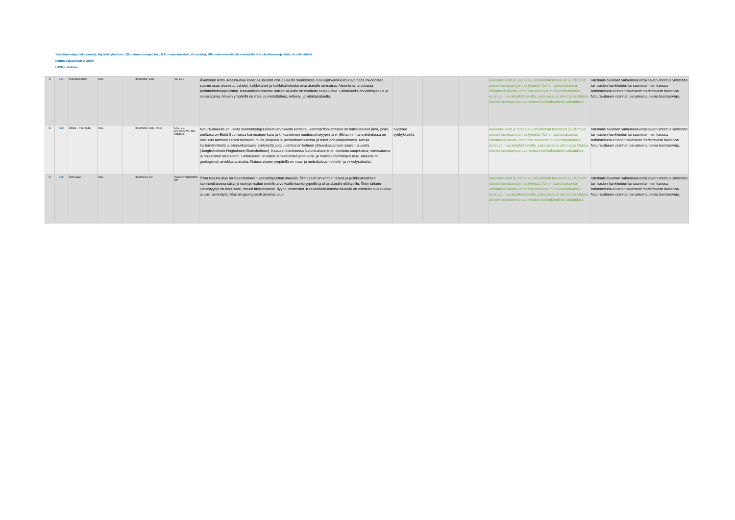Toteuttamistapa (lakiperusta), käytetyt lyhenteet: LSL= luonnonsuojelulaki, MAL= maa-aineslaki, VL=vesilaji, MRL=rakennuslaki, ML=metsälaki, KSL=koskiensuojelulaki, UL=ulkoilulaki
Natura-vaikutusten arviointi
LAVMK ehdotus
| Å | 117 | Åvensorin lehto | SAC | FI0200052 | LSO | VL, LSL | Åvensorin lehto -Natura-alue koostuu useasta osa-alueesta saaristossa. Kluuvijärveksi kuroutuva flada muodostaa suuren osan alueesta. Lehdot, kalkkikalliot ja kalkkikalliokedot ovat alueelle ominaisia. Alueella on arvokasta perinnebiotooppilajistoa. Kaavaehdotuksessa Natura-alueelle on osoitettu suojelualue. Lähialueella on virkistysalue ja venesatama. Alueen ympärillä on maa- ja metsätalous, retkeily- ja virkistysaluetta. | | | | Aluevaraukset ja ominaisuusmerkinnät turvaavat ja edistävät alueen luontoarvojen säilymistä. Vaihemaakuntakaavan ehdotus ei muuta voimassa olevassa maakuntakaavassa esitettyä maankäyttöä tavalla, josta seuraisi olennaisia Natura-alueen luontoarvoja vaarantavia tai heikentäviä vaikutuksia. | Varsinais-Suomen vaihemaakuntakaavan ehdotus yksistään tai muiden hankkeiden tai suunnitelmien kanssa tarkasteltuna ei todennäköisesti merkittävästi heikennä Natura-alueen valinnan perusteena olevia luontoarvoja. |
| Ö | 118 | Ölmos - Purunpää | SAC | FI0200062 | LSO, RSO | LSL, VL, MRL/KAAVA, MO sopimus | Natura-alueella on useita luonnonsuojelullisesti arvokkaita kohteita. Hammarsbodaträsket on kaksiosainen järvi, jonka eteläosa on Etelä-Suomessa harvinainen karu ja kirkasvetinen nuottaruohotyypin järvi. Ekhamnin tammilehdossa on noin 400 tammen lisäksi runsaasti muita jalopuita ja pensaskerroksessa yli tuhat pähkinäpensasta. Karuja kalliomänniköitä ja simpukkamaalle syntynyttä jalopuulehtoa on kolmen yhteenkasvaneen saaren alueella (Jungfruholmen-Högholmen-Skansholmen). Kaavaehdotuksessa Natura-alueelle on osoitettu suojelualue, venesatama ja ohjeellinen ulkoilureitti. Lähialueella on kaksi venesatamaa ja retkeily- ja matkailutoimintojen alue. Alueella on geologisesti arvokkaita alueita. Natura-alueen ympärillä on maa- ja metsätalous, retkeily- ja virkistysaluetta. | Sijaitsee vyöhykkeellä | | | Aluevaraukset ja ominaisuusmerkinnät turvaavat ja edistävät alueen luontoarvojen säilymistä. Vaihemaakuntakaavan ehdotus ei muuta voimassa olevassa maakuntakaavassa esitettyä maankäyttöä tavalla, josta seuraisi olennaisia Natura-alueen luontoarvoja vaarantavia tai heikentäviä vaikutuksia. | Varsinais-Suomen vaihemaakuntakaavan ehdotus yksistään tai muiden hankkeiden tai suunnitelmien kanssa tarkasteltuna ei todennäköisesti merkittävästi heikennä Natura-alueen valinnan perusteena olevia luontoarvoja. |
| Ö | 119 | Örön saari | SAC | FI0200194 | KP | SAARISTOMEREN KP | Örön Natura-alue on Saaristomeren kansallispuiston alueella. Örön saari on erittäin tärkeä ja poikkeuksellisen luonnontilaisena säilynyt esiintymisalue monille arvokkaille luontotyypeille ja uhanalaisille eliölajeille. Örön tärkein luontotyyppi on harjusaari, lisäksi hiekkarannat, dyynit, rantaniityt. Kaavaehdotuksessa alueelle on osoitettu suojelualue ja uusi veneväylä. Alue on geologisesti arvokas alue. | | | | Aluevaraukset ja ominaisuusmerkinnät turvaavat ja edistävät alueen luontoarvojen säilymistä. Vaihemaakuntakaavan ehdotus ei muuta voimassa olevassa maakuntakaavassa esitettyä maankäyttöä tavalla, josta seuraisi olennaisia Natura-alueen luontoarvoja vaarantavia tai heikentäviä vaikutuksia. | Varsinais-Suomen vaihemaakuntakaavan ehdotus yksistään tai muiden hankkeiden tai suunnitelmien kanssa tarkasteltuna ei todennäköisesti merkittävästi heikennä Natura-alueen valinnan perusteena olevia luontoarvoja. |